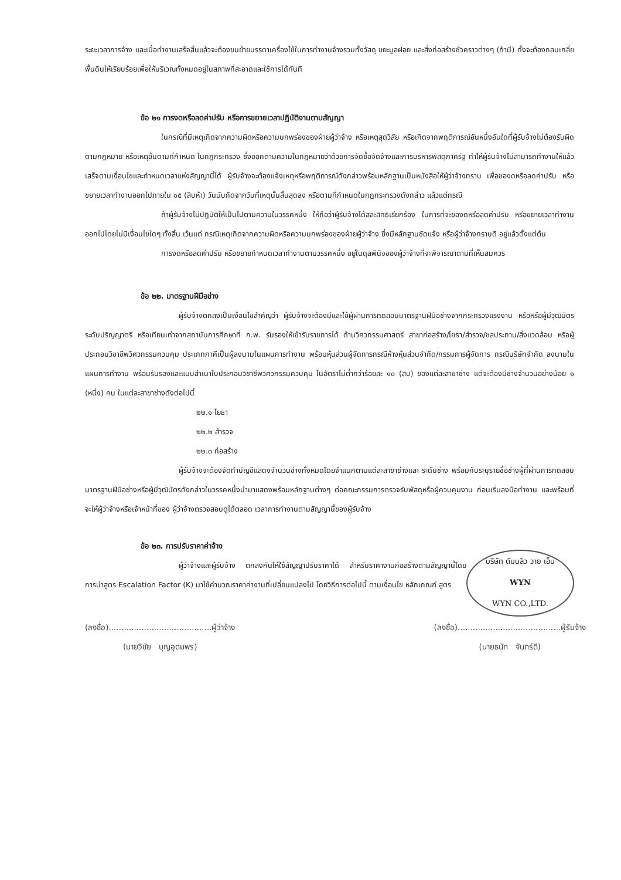ระยะเวลาการจ้าง และเมื่อทำงานเสร็จสิ้นแล้วจะต้องขนย้ายบรรดาเครื่องใช้ในการทำงานจ้างรวมทั้งวัสดุ ขยะมูลฝอย และสิ่งก่อสร้างชั่วคราวต่างๆ (ถ้ามี) ทั้งจะต้องกลบเกลี่ยพื้นดินให้เรียบร้อยเพื่อให้บริเวณทั้งหมดอยู่ในสภาพที่สะอาดและใช้การได้ทันที
ข้อ ๒๑ การงดหรือลดค่าปรับ หรือการขยายเวลาปฏิบัติงานตามสัญญา
ในกรณีที่มีเหตุเกิดจากความผิดหรือความบกพร่องของฝ่ายผู้ว่าจ้าง หรือเหตุสุดวิสัย หรือเกิดจากพฤติการณ์อันหนึ่งอันใดที่ผู้รับจ้างไม่ต้องรับผิดตามกฎหมาย หรือเหตุอื่นตามที่กำหนด ในกฎกระทรวง ซึ่งออกตามความในกฎหมายว่าด้วยการจัดซื้อจัดจ้างและการบริหารพัสดุภาครัฐ ทำให้ผู้รับจ้างไม่สามารถทำงานให้แล้วเสร็จตามเงื่อนไขและกำหนดเวลาแห่งสัญญานี้ได้ ผู้รับจ้างจะต้องแจ้งเหตุหรือพฤติการณ์ดังกล่าวพร้อมหลักฐานเป็นหนังสือให้ผู้ว่าจ้างทราบ เพื่อของดหรือลดค่าปรับ หรือขยายเวลาทำงานออกไปภายใน ๑๕ (สิบห้า) วันนับถัดจากวันที่เหตุนั้นสิ้นสุดลง หรือตามที่กำหนดในกฎกระทรวงดังกล่าว แล้วแต่กรณี
ถ้าผู้รับจ้างไม่ปฏิบัติให้เป็นไปตามความในวรรคหนึ่ง ให้ถือว่าผู้รับจ้างได้สละสิทธิเรียกร้อง ในการที่จะของดหรือลดค่าปรับ หรือขยายเวลาทำงานออกไปโดยไม่มีเงื่อนไขใดๆ ทั้งสิ้น เว้นแต่ กรณีเหตุเกิดจากความผิดหรือความบกพร่องของฝ่ายผู้ว่าจ้าง ซึ่งมีหลักฐานชัดแจ้ง หรือผู้ว่าจ้างทราบดี อยู่แล้วตั้งแต่ต้น
การงดหรือลดค่าปรับ หรือขยายกำหนดเวลาทำงานตามวรรคหนึ่ง อยู่ในดุลพินิจของผู้ว่าจ้างที่จะพิจารณาตามที่เห็นสมควร
ข้อ ๒๒. มาตรฐานฝีมือช่าง
ผู้รับจ้างตกลงเป็นเงื่อนไขสำคัญว่า ผู้รับจ้างจะต้องมีและใช้ผู้ผ่านการทดสอบมาตรฐานฝีมือช่างจากกระทรวงแรงงาน หรือหรือผู้มีวุฒิบัตรระดับปริญญาตรี หรือเทียบเท่าจากสถาบันการศึกษาที่ ก.พ. รับรองให้เข้ารับราชการได้ ด้านวิศวกรรมศาสตร์ สาขาก่อสร้าง/โยธา/สำรวจ/ชลประทาน/สิ่งแวดล้อม หรือผู้ประกอบวิชาชีพวิศวกรรมควบคุม ประเภทภาคีเป็นผู้ลงนามในแผนการทำงาน พร้อมหุ้นส่วนผู้จัดการกรณีห้างหุ้นส่วนจำกัด/กรรมการผู้จัดการ กรณีบริษัทจำกัด ลงนามในแผนการทำงาน พร้อมรับรองและแนบสำเนาใบประกอบวิชาชีพวิศวกรรมควบคุม ในอัตราไม่ต่ำกว่าร้อยละ ๑๐ (สิบ) ของแต่ละสาขาช่าง แต่จะต้องมีช่างจำนวนอย่างน้อย ๑ (หนึ่ง) คน ในแต่ละสาขาช่างดังต่อไปนี้
๒๒.๑ โยธา
๒๒.๒ สำรวจ
๒๒.๓ ก่อสร้าง
ผู้รับจ้างจะต้องจัดทำบัญชีแสดงจำนวนช่างทั้งหมดโดยจำแนกตามแต่ละสาขาช่างและ ระดับช่าง พร้อมกับระบุรายชื่อช่างผู้ที่ผ่านการทดสอบมาตรฐานฝีมือช่างหรือผู้มีวุฒิบัตรดังกล่าวในวรรคหนึ่งนำมาแสดงพร้อมหลักฐานต่างๆ ต่อคณะกรรมการตรวจรับพัสดุหรือผู้ควบคุมงาน ก่อนเริ่มลงมือทำงาน และพร้อมที่จะให้ผู้ว่าจ้างหรือเจ้าหน้าที่ของ ผู้ว่าจ้างตรวจสอบดูได้ตลอด เวลาการทำงานตามสัญญานี้ของผู้รับจ้าง
ข้อ ๒๓. การปรับราคาค่าจ้าง
บริษัท ดับบลิว วาย เอ็น
WYN
WYN CO.,LTD.
ผู้ว่าจ้างและผู้รับจ้าง ตกลงกันให้ใช้สัญญาปรับราคาได้ สำหรับราคางานก่อสร้างตามสัญญานี้โดยการนำสูตร Escalation Factor (K) มาใช้คำนวณราคาค่างานที่เปลี่ยนแปลงไป โดยวิธีการต่อไปนี้ ตามเงื่อนไข หลักเกณฑ์ สูตร
(ลงชื่อ).........................................ผู้ว่าจ้าง
(นายวิชัย บุญอุดมพร)
(ลงชื่อ).........................................ผู้รับจ้าง
(นายธนัท จันทร์ดี)